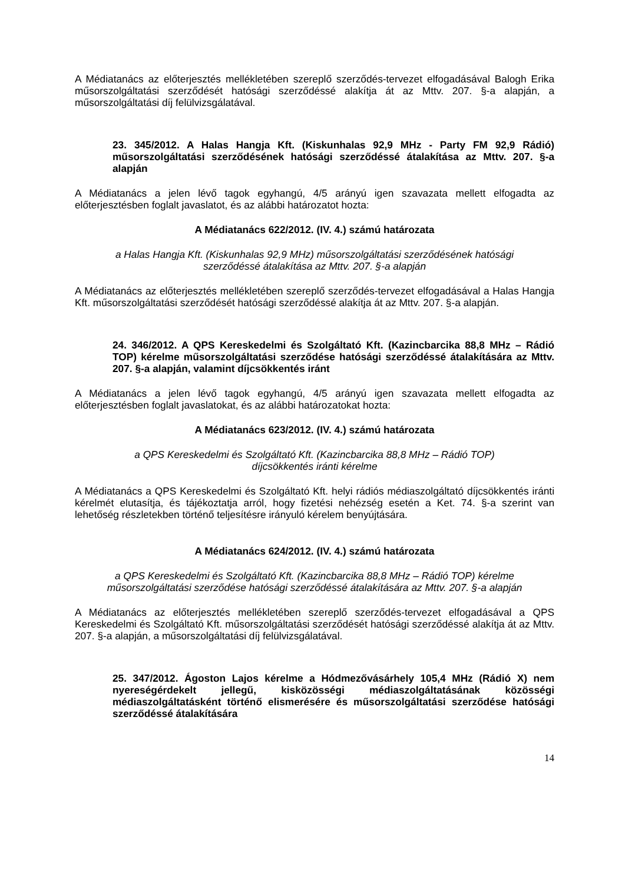A Médiatanács az előterjesztés mellékletében szereplő szerződés-tervezet elfogadásával Balogh Erika műsorszolgáltatási szerződését hatósági szerződéssé alakítja át az Mttv. 207. §-a alapján, a műsorszolgáltatási díj felülvizsgálatával.
23. 345/2012. A Halas Hangja Kft. (Kiskunhalas 92,9 MHz - Party FM 92,9 Rádió) műsorszolgáltatási szerződésének hatósági szerződéssé átalakítása az Mttv. 207. §-a alapján
A Médiatanács a jelen lévő tagok egyhangú, 4/5 arányú igen szavazata mellett elfogadta az előterjesztésben foglalt javaslatot, és az alábbi határozatot hozta:
A Médiatanács 622/2012. (IV. 4.) számú határozata
a Halas Hangja Kft. (Kiskunhalas 92,9 MHz) műsorszolgáltatási szerződésének hatósági
szerződéssé átalakítása az Mttv. 207. §-a alapján
A Médiatanács az előterjesztés mellékletében szereplő szerződés-tervezet elfogadásával a Halas Hangja Kft. műsorszolgáltatási szerződését hatósági szerződéssé alakítja át az Mttv. 207. §-a alapján.
24. 346/2012. A QPS Kereskedelmi és Szolgáltató Kft. (Kazincbarcika 88,8 MHz – Rádió TOP) kérelme műsorszolgáltatási szerződése hatósági szerződéssé átalakítására az Mttv. 207. §-a alapján, valamint díjcsökkentés iránt
A Médiatanács a jelen lévő tagok egyhangú, 4/5 arányú igen szavazata mellett elfogadta az előterjesztésben foglalt javaslatokat, és az alábbi határozatokat hozta:
A Médiatanács 623/2012. (IV. 4.) számú határozata
a QPS Kereskedelmi és Szolgáltató Kft. (Kazincbarcika 88,8 MHz – Rádió TOP)
díjcsökkentés iránti kérelme
A Médiatanács a QPS Kereskedelmi és Szolgáltató Kft. helyi rádiós médiaszolgáltató díjcsökkentés iránti kérelmét elutasítja, és tájékoztatja arról, hogy fizetési nehézség esetén a Ket. 74. §-a szerint van lehetőség részletekben történő teljesítésre irányuló kérelem benyújtására.
A Médiatanács 624/2012. (IV. 4.) számú határozata
a QPS Kereskedelmi és Szolgáltató Kft. (Kazincbarcika 88,8 MHz – Rádió TOP) kérelme
műsorszolgáltatási szerződése hatósági szerződéssé átalakítására az Mttv. 207. §-a alapján
A Médiatanács az előterjesztés mellékletében szereplő szerződés-tervezet elfogadásával a QPS Kereskedelmi és Szolgáltató Kft. műsorszolgáltatási szerződését hatósági szerződéssé alakítja át az Mttv. 207. §-a alapján, a műsorszolgáltatási díj felülvizsgálatával.
25. 347/2012. Ágoston Lajos kérelme a Hódmezővásárhely 105,4 MHz (Rádió X) nem nyereségérdekelt jellegű, kisközösségi médiaszolgáltatásának közösségi médiaszolgáltatásként történő elismerésére és műsorszolgáltatási szerződése hatósági szerződéssé átalakítására
14